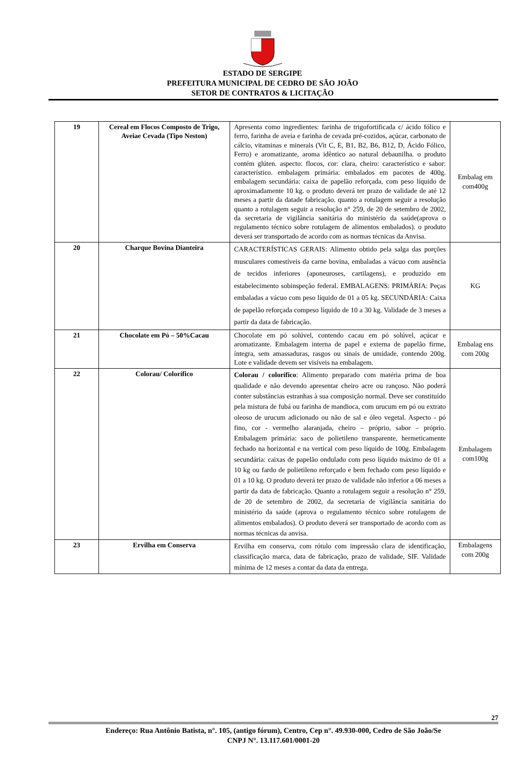ESTADO DE SERGIPE
PREFEITURA MUNICIPAL DE CEDRO DE SÃO JOÃO
SETOR DE CONTRATOS & LICITAÇÃO
| 19 | Cereal em Flocos Composto de Trigo, Aveiae Cevada (Tipo Neston) | Apresenta como ingredientes: farinha de trigofortificada c/ ácido fólico e ferro, farinha de aveia e farinha de cevada pré-cozidos, açúcar, carbonato de cálcio, vitaminas e minerais (Vit C, E, B1, B2, B6, B12, D, Ácido Fólico, Ferro) e aromatizante, aroma idêntico ao natural debaunilha. o produto contém glúten. aspecto: flocos, cor: clara, cheiro: característico e sabor: característico. embalagem primária: embalados em pacotes de 400g. embalagem secundária: caixa de papelão reforçada, com peso líquido de aproximadamente 10 kg. o produto deverá ter prazo de validade de até 12 meses a partir da datade fabricação. quanto a rotulagem seguir a resolução quanto a rotulagem seguir a resolução n° 259, de 20 de setembro de 2002, da secretaria de vigilância sanitária do ministério da saúde(aprova o regulamento técnico sobre rotulagem de alimentos embalados). o produto deverá ser transportado de acordo com as normas técnicas da Anvisa. | Embalag em com400g |
| 20 | Charque Bovina Dianteira | CARACTERÍSTICAS GERAIS: Alimento obtido pela salga das porções musculares comestíveis da carne bovina, embaladas a vácuo com ausência de tecidos inferiores (aponeuroses, cartilagens), e produzido em estabelecimento sobinspeção federal. EMBALAGENS: PRIMÁRIA: Peças embaladas a vácuo com peso líquido de 01 a 05 kg. SECUNDÁRIA: Caixa de papelão reforçada compeso líquido de 10 a 30 kg. Validade de 3 meses a partir da data de fabricação. | KG |
| 21 | Chocolate em Pó – 50%Cacau | Chocolate em pó solúvel, contendo cacau em pó solúvel, açúcar e aromatizante. Embalagem interna de papel e externa de papelão firme, íntegra, sem amassaduras, rasgos ou sinais de umidade, contendo 200g. Lote e validade devem ser visíveis na embalagem. | Embalag ens com 200g |
| 22 | Colorau/ Colorífico | Colorau / colorífico : Alimento preparado com matéria prima de boa qualidade e não devendo apresentar cheiro acre ou rançoso. Não poderá conter substâncias estranhas à sua composição normal. Deve ser constituído pela mistura de fubá ou farinha de mandioca, com urucum em pó ou extrato oleoso de urucum adicionado ou não de sal e óleo vegetal. Aspecto - pó fino, cor - vermelho alaranjada, cheiro – próprio, sabor – próprio. Embalagem primária: saco de polietileno transparente, hermeticamente fechado na horizontal e na vertical com peso líquido de 100g. Embalagem secundária: caixas de papelão ondulado com peso líquido máximo de 01 a 10 kg ou fardo de polietileno reforçado e bem fechado com peso líquido e 01 a 10 kg. O produto deverá ter prazo de validade não inferior a 06 meses a partir da data de fabricação. Quanto a rotulagem seguir a resolução n° 259, de 20 de setembro de 2002, da secretaria de vigilância sanitária do ministério da saúde (aprova o regulamento técnico sobre rotulagem de alimentos embalados). O produto deverá ser transportado de acordo com as normas técnicas da anvisa. | Embalagem com100g |
| 23 | Ervilha em Conserva | Ervilha em conserva, com rótulo com impressão clara de identificação, classificação marca, data de fabricação, prazo de validade, SIF. Validade mínima de 12 meses a contar da data da entrega. | Embalagens com 200g |
27
Endereço: Rua Antônio Batista, n°. 105, (antigo fórum), Centro, Cep n°. 49.930-000, Cedro de São João/Se
CNPJ N°. 13.117.601/0001-20